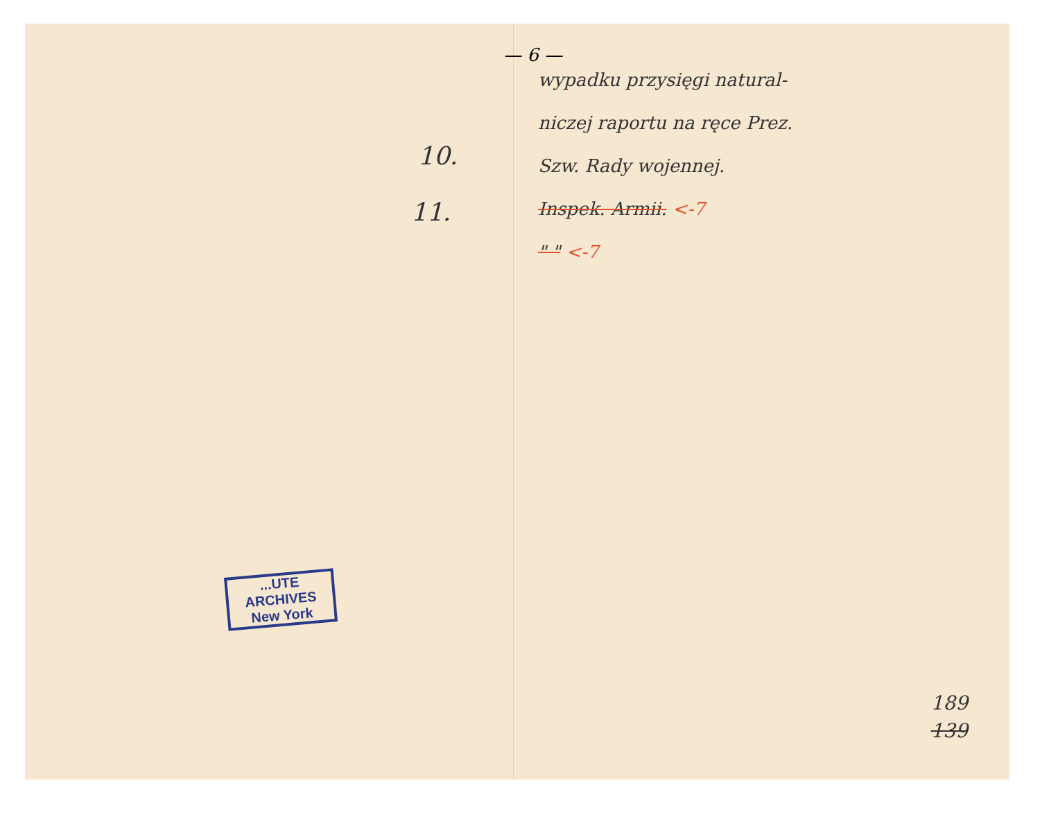— 6 —
10.
11.
...UTE
ARCHIVES
New York
wypadku przysięgi natural-
niczej raportu na ręce Prez.
Szw. Rady wojennej.
Inspek. Armii. <-7
" " <-7
189
139